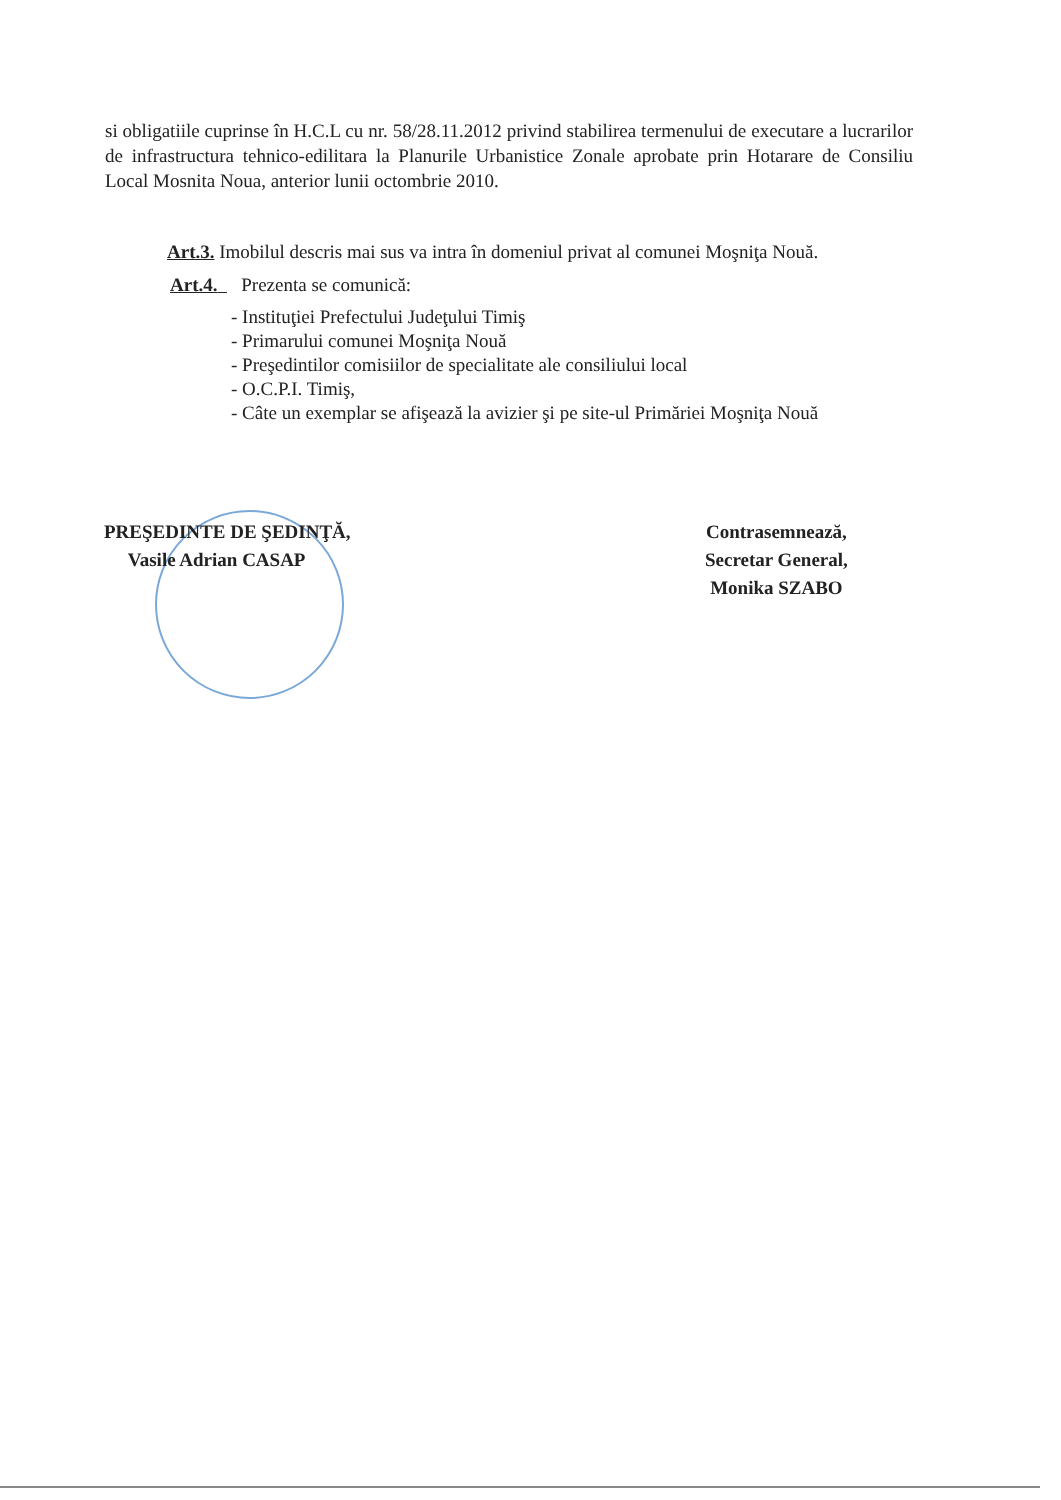si obligatiile cuprinse în H.C.L cu nr. 58/28.11.2012 privind stabilirea termenului de executare a lucrarilor de infrastructura tehnico-edilitara la Planurile Urbanistice Zonale aprobate prin Hotarare de Consiliu Local Mosnita Noua, anterior lunii octombrie 2010.
Art.3. Imobilul descris mai sus va intra în domeniul privat al comunei Moşniţa Nouă.
Art.4. Prezenta se comunică:
- Instituţiei Prefectului Judeţului Timiş
- Primarului comunei Moşniţa Nouă
- Preşedintilor comisiilor de specialitate ale consiliului local
- O.C.P.I. Timiş,
- Câte un exemplar se afişează la avizier şi pe site-ul Primăriei Moşniţa Nouă
PREŞEDINTE DE ŞEDINŢĂ,
Vasile Adrian CASAP
Contrasemnează,
Secretar General,
Monika SZABO